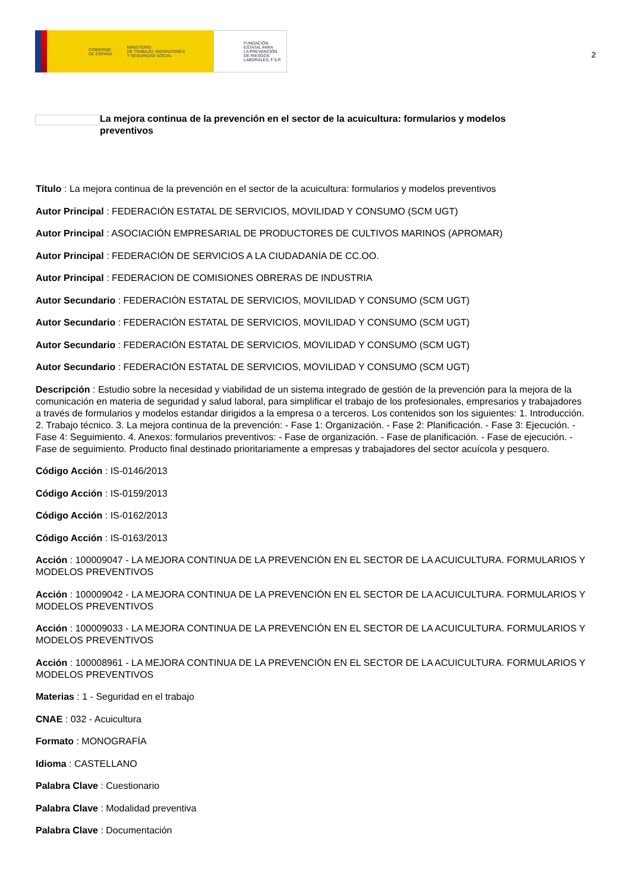GOBIERNO
DE ESPAÑA MINISTERIO
DE TRABAJO, MIGRACIONES
Y SEGURIDAD SOCIAL
FUNDACIÓN
ESTATAL PARA
LA PREVENCIÓN
DE RIESGOS
LABORALES, F.S.P.
2
La mejora continua de la prevención en el sector de la acuicultura: formularios y modelos preventivos
Título : La mejora continua de la prevención en el sector de la acuicultura: formularios y modelos preventivos
Autor Principal : FEDERACIÓN ESTATAL DE SERVICIOS, MOVILIDAD Y CONSUMO (SCM UGT)
Autor Principal : ASOCIACIÓN EMPRESARIAL DE PRODUCTORES DE CULTIVOS MARINOS (APROMAR)
Autor Principal : FEDERACIÓN DE SERVICIOS A LA CIUDADANÍA DE CC.OO.
Autor Principal : FEDERACION DE COMISIONES OBRERAS DE INDUSTRIA
Autor Secundario : FEDERACIÓN ESTATAL DE SERVICIOS, MOVILIDAD Y CONSUMO (SCM UGT)
Autor Secundario : FEDERACIÓN ESTATAL DE SERVICIOS, MOVILIDAD Y CONSUMO (SCM UGT)
Autor Secundario : FEDERACIÓN ESTATAL DE SERVICIOS, MOVILIDAD Y CONSUMO (SCM UGT)
Autor Secundario : FEDERACIÓN ESTATAL DE SERVICIOS, MOVILIDAD Y CONSUMO (SCM UGT)
Descripción : Estudio sobre la necesidad y viabilidad de un sistema integrado de gestión de la prevención para la mejora de la comunicación en materia de seguridad y salud laboral, para simplificar el trabajo de los profesionales, empresarios y trabajadores a través de formularios y modelos estandar dirigidos a la empresa o a terceros. Los contenidos son los siguientes: 1. Introducción. 2. Trabajo técnico. 3. La mejora continua de la prevención: - Fase 1: Organización. - Fase 2: Planificación. - Fase 3: Ejecución. - Fase 4: Seguimiento. 4. Anexos: formularios preventivos: - Fase de organización. - Fase de planificación. - Fase de ejecución. - Fase de seguimiento. Producto final destinado prioritariamente a empresas y trabajadores del sector acuícola y pesquero.
Código Acción : IS-0146/2013
Código Acción : IS-0159/2013
Código Acción : IS-0162/2013
Código Acción : IS-0163/2013
Acción : 100009047 - LA MEJORA CONTINUA DE LA PREVENCIÓN EN EL SECTOR DE LA ACUICULTURA. FORMULARIOS Y MODELOS PREVENTIVOS
Acción : 100009042 - LA MEJORA CONTINUA DE LA PREVENCIÓN EN EL SECTOR DE LA ACUICULTURA. FORMULARIOS Y MODELOS PREVENTIVOS
Acción : 100009033 - LA MEJORA CONTINUA DE LA PREVENCIÓN EN EL SECTOR DE LA ACUICULTURA. FORMULARIOS Y MODELOS PREVENTIVOS
Acción : 100008961 - LA MEJORA CONTINUA DE LA PREVENCIÓN EN EL SECTOR DE LA ACUICULTURA. FORMULARIOS Y MODELOS PREVENTIVOS
Materias : 1 - Seguridad en el trabajo
CNAE : 032 - Acuicultura
Formato : MONOGRAFÍA
Idioma : CASTELLANO
Palabra Clave : Cuestionario
Palabra Clave : Modalidad preventiva
Palabra Clave : Documentación